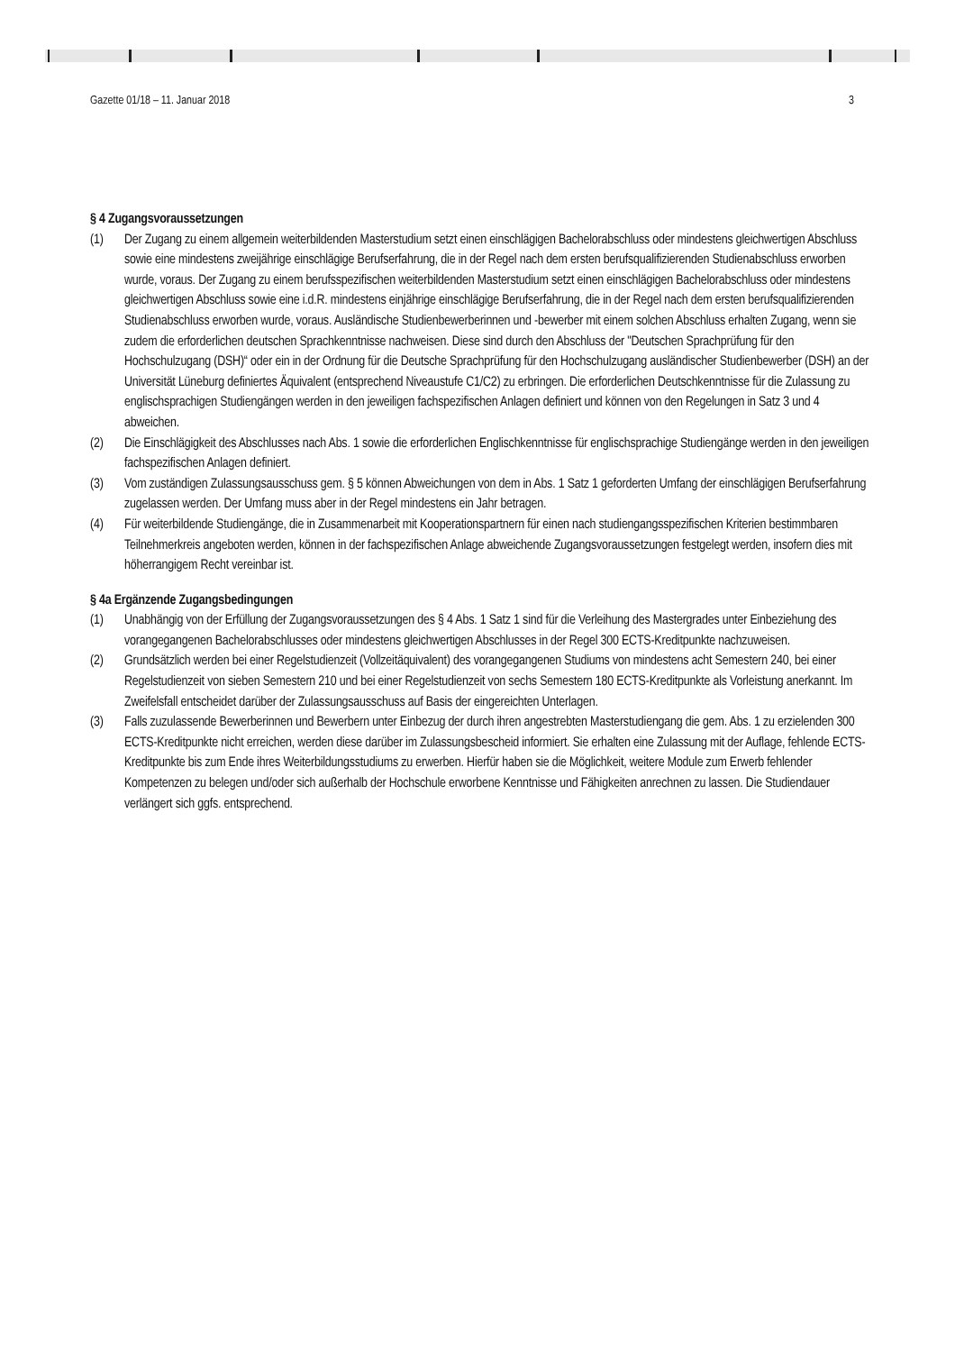Gazette 01/18 – 11. Januar 2018 3
§ 4 Zugangsvoraussetzungen
(1) Der Zugang zu einem allgemein weiterbildenden Masterstudium setzt einen einschlägigen Bachelorabschluss oder mindestens gleichwertigen Abschluss sowie eine mindestens zweijährige einschlägige Berufserfahrung, die in der Regel nach dem ersten berufsqualifizierenden Studienabschluss erworben wurde, voraus. Der Zugang zu einem berufsspezifischen weiterbildenden Masterstudium setzt einen einschlägigen Bachelorabschluss oder mindestens gleichwertigen Abschluss sowie eine i.d.R. mindestens einjährige einschlägige Berufserfahrung, die in der Regel nach dem ersten berufsqualifizierenden Studienabschluss erworben wurde, voraus. Ausländische Studienbewerberinnen und -bewerber mit einem solchen Abschluss erhalten Zugang, wenn sie zudem die erforderlichen deutschen Sprachkenntnisse nachweisen. Diese sind durch den Abschluss der "Deutschen Sprachprüfung für den Hochschulzugang (DSH)“ oder ein in der Ordnung für die Deutsche Sprachprüfung für den Hochschulzugang ausländischer Studienbewerber (DSH) an der Universität Lüneburg definiertes Äquivalent (entsprechend Niveaustufe C1/C2) zu erbringen. Die erforderlichen Deutschkenntnisse für die Zulassung zu englischsprachigen Studiengängen werden in den jeweiligen fachspezifischen Anlagen definiert und können von den Regelungen in Satz 3 und 4 abweichen.
(2) Die Einschlägigkeit des Abschlusses nach Abs. 1 sowie die erforderlichen Englischkenntnisse für englischsprachige Studiengänge werden in den jeweiligen fachspezifischen Anlagen definiert.
(3) Vom zuständigen Zulassungsausschuss gem. § 5 können Abweichungen von dem in Abs. 1 Satz 1 geforderten Umfang der einschlägigen Berufserfahrung zugelassen werden. Der Umfang muss aber in der Regel mindestens ein Jahr betragen.
(4) Für weiterbildende Studiengänge, die in Zusammenarbeit mit Kooperationspartnern für einen nach studiengangsspezifischen Kriterien bestimmbaren Teilnehmerkreis angeboten werden, können in der fachspezifischen Anlage abweichende Zugangsvoraussetzungen festgelegt werden, insofern dies mit höherrangigem Recht vereinbar ist.
§ 4a Ergänzende Zugangsbedingungen
(1) Unabhängig von der Erfüllung der Zugangsvoraussetzungen des § 4 Abs. 1 Satz 1 sind für die Verleihung des Mastergrades unter Einbeziehung des vorangegangenen Bachelorabschlusses oder mindestens gleichwertigen Abschlusses in der Regel 300 ECTS-Kreditpunkte nachzuweisen.
(2) Grundsätzlich werden bei einer Regelstudienzeit (Vollzeitäquivalent) des vorangegangenen Studiums von mindestens acht Semestern 240, bei einer Regelstudienzeit von sieben Semestern 210 und bei einer Regelstudienzeit von sechs Semestern 180 ECTS-Kreditpunkte als Vorleistung anerkannt. Im Zweifelsfall entscheidet darüber der Zulassungsausschuss auf Basis der eingereichten Unterlagen.
(3) Falls zuzulassende Bewerberinnen und Bewerbern unter Einbezug der durch ihren angestrebten Masterstudiengang die gem. Abs. 1 zu erzielenden 300 ECTS-Kreditpunkte nicht erreichen, werden diese darüber im Zulassungsbescheid informiert. Sie erhalten eine Zulassung mit der Auflage, fehlende ECTS-Kreditpunkte bis zum Ende ihres Weiterbildungsstudiums zu erwerben. Hierfür haben sie die Möglichkeit, weitere Module zum Erwerb fehlender Kompetenzen zu belegen und/oder sich außerhalb der Hochschule erworbene Kenntnisse und Fähigkeiten anrechnen zu lassen. Die Studiendauer verlängert sich ggfs. entsprechend.